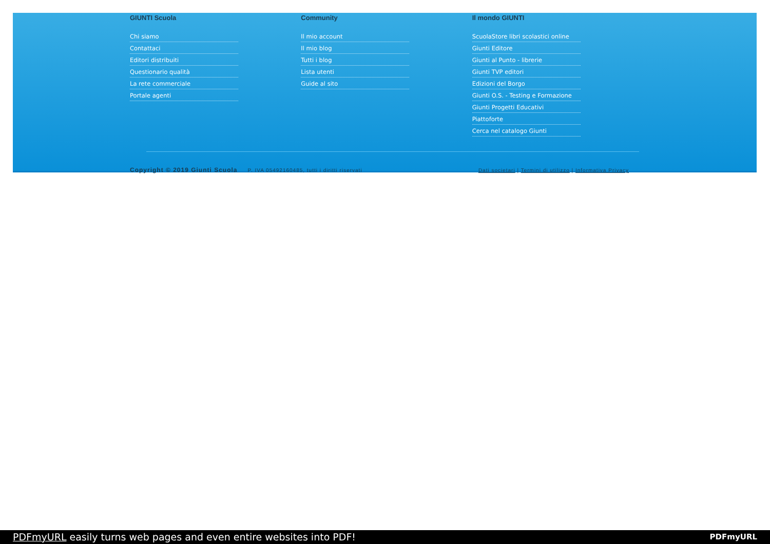GIUNTI Scuola
Chi siamo
Contattaci
Editori distribuiti
Questionario qualità
La rete commerciale
Portale agenti
Community
Il mio account
Il mio blog
Tutti i blog
Lista utenti
Guide al sito
Il mondo GIUNTI
ScuolaStore libri scolastici online
Giunti Editore
Giunti al Punto - librerie
Giunti TVP editori
Edizioni del Borgo
Giunti O.S. - Testing e Formazione
Giunti Progetti Educativi
Piattoforte
Cerca nel catalogo Giunti
Copyright © 2019 Giunti Scuola P. IVA 05492160485, tutti i diritti riservati Dati societari | Termini di utilizzo | Informativa Privacy
PDFmyURL easily turns web pages and even entire websites into PDF!
PDFmyURL